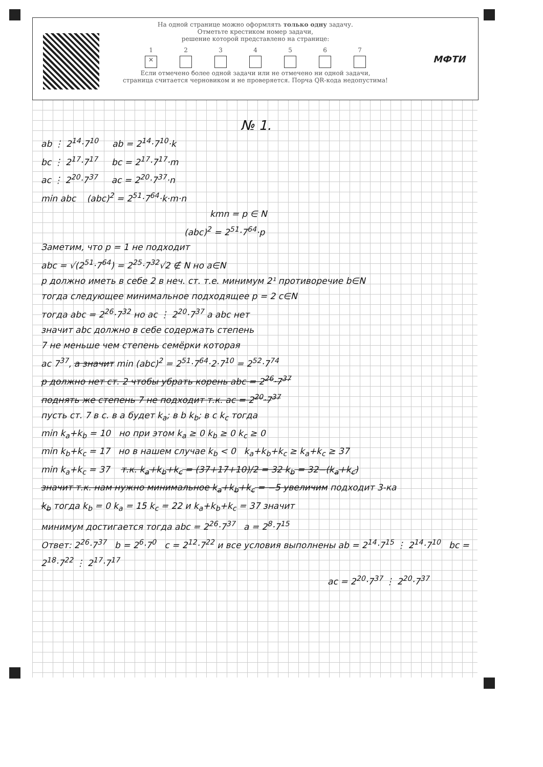На одной странице можно оформлять только одну задачу.
Отметьте крестиком номер задачи,
решение которой представлено на странице:
1
✕ 2
3
4
5
6
7
Если отмечено более одной задачи или не отмечено ни одной задачи,
страница считается черновиком и не проверяется. Порча QR-кода недопустима!
МФТИ
№ 1.
ab ⋮ 2<sup>14</sup>·7<sup>10</sup> ab = 2<sup>14</sup>·7<sup>10</sup>·k
bc ⋮ 2<sup>17</sup>·7<sup>17</sup> bc = 2<sup>17</sup>·7<sup>17</sup>·m
ac ⋮ 2<sup>20</sup>·7<sup>37</sup> ac = 2<sup>20</sup>·7<sup>37</sup>·n
min abc (abc)<sup>2</sup> = 2<sup>51</sup>·7<sup>64</sup>·k·m·n
kmn = p ∈ N
(abc)<sup>2</sup> = 2<sup>51</sup>·7<sup>64</sup>·p
Заметим, что p = 1 не подходит
abc = √(2<sup>51</sup>·7<sup>64</sup>) = 2<sup>25</sup>·7<sup>32</sup>√2 ∉ N но a∈N
p должно иметь в себе 2 в неч. ст. т.е. минимум 2¹ противоречие b∈N
тогда следующее минимальное подходящее p = 2 c∈N
тогда abc = 2<sup>26</sup>·7<sup>32</sup> но ac ⋮ 2<sup>20</sup>·7<sup>37</sup> а abc нет
значит abc должно в себе содержать степень
7 не меньше чем степень семёрки которая
ac 7<sup>37</sup>, а значит min (abc)<sup>2</sup> = 2<sup>51</sup>·7<sup>64</sup>·2·7<sup>10</sup> = 2<sup>52</sup>·7<sup>74</sup>
p должно нет ст. 2 чтобы убрать корень abc = 2<sup>26</sup>·7<sup>37</sup>
поднять же степень 7 не подходит т.к. ac = 2<sup>20</sup>·7<sup>37</sup>
пусть ст. 7 в с. в a будет k<sub>a</sub>; в b k<sub>b</sub>; в c k<sub>c</sub> тогда
min k<sub>a</sub>+k<sub>b</sub> = 10 но при этом k<sub>a</sub> ≥ 0 k<sub>b</sub> ≥ 0 k<sub>c</sub> ≥ 0
min k<sub>b</sub>+k<sub>c</sub> = 17 но в нашем случае k<sub>b</sub> < 0 k<sub>a</sub>+k<sub>b</sub>+k<sub>c</sub> ≥ k<sub>a</sub>+k<sub>c</sub> ≥ 37
min k<sub>a</sub>+k<sub>c</sub> = 37 т.к. k<sub>a</sub>+k<sub>b</sub>+k<sub>c</sub> = (37+17+10)/2 = 32 k<sub>b</sub> = 32−(k<sub>a</sub>+k<sub>c</sub>)
значит т.к. нам нужно минимальное k<sub>a</sub>+k<sub>b</sub>+k<sub>c</sub> = −5 увеличим подходит 3-ка
k<sub>b</sub> тогда k<sub>b</sub> = 0 k<sub>a</sub> = 15 k<sub>c</sub> = 22 и k<sub>a</sub>+k<sub>b</sub>+k<sub>c</sub> = 37 значит
минимум достигается тогда abc = 2<sup>26</sup>·7<sup>37</sup> a = 2<sup>8</sup>·7<sup>15</sup>
Ответ: 2<sup>26</sup>·7<sup>37</sup> b = 2<sup>6</sup>·7<sup>0</sup> c = 2<sup>12</sup>·7<sup>22</sup> и все условия выполнены ab = 2<sup>14</sup>·7<sup>15</sup> ⋮ 2<sup>14</sup>·7<sup>10</sup> bc = 2<sup>18</sup>·7<sup>22</sup> ⋮ 2<sup>17</sup>·7<sup>17</sup>
ac = 2<sup>20</sup>·7<sup>37</sup> ⋮ 2<sup>20</sup>·7<sup>37</sup>